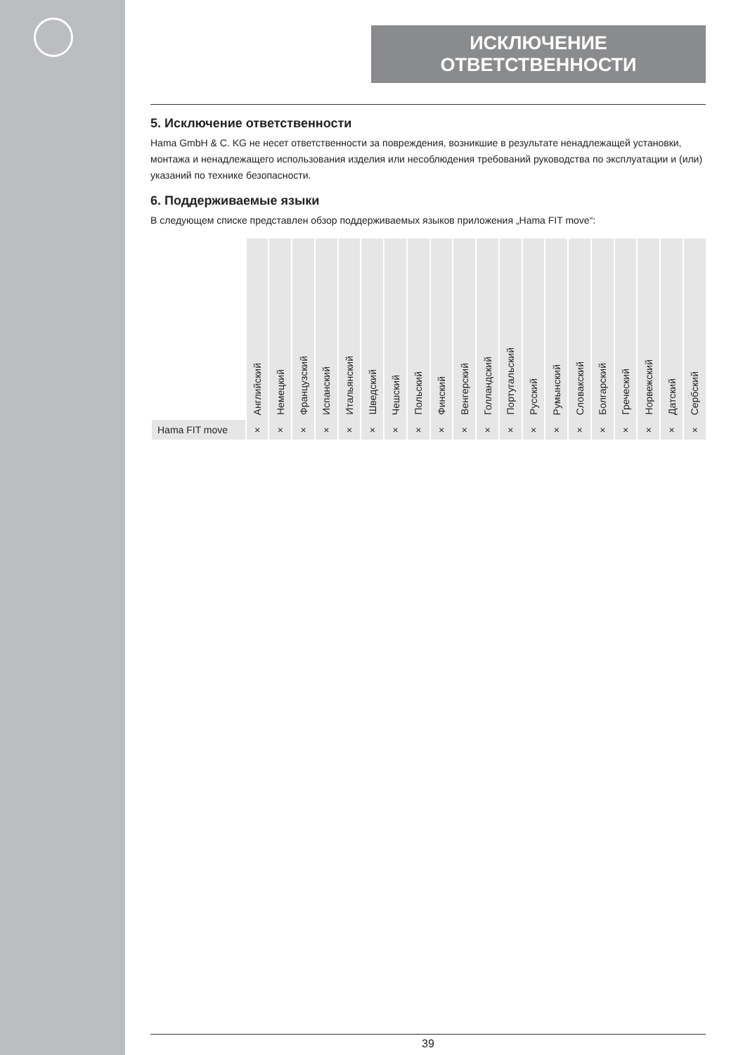ИСКЛЮЧЕНИЕ ОТВЕТСТВЕННОСТИ
5. Исключение ответственности
Hama GmbH & C. KG не несет ответственности за повреждения, возникшие в результате ненадлежащей установки, монтажа и ненадлежащего использования изделия или несоблюдения требований руководства по эксплуатации и (или) указаний по технике безопасности.
6. Поддерживаемые языки
В следующем списке представлен обзор поддерживаемых языков приложения „Hama FIT move“:
| | Английский | Немецкий | Французский | Испанский | Итальянский | Шведский | Чешский | Польский | Финский | Венгерский | Голландский | Португальский | Русский | Румынский | Словакский | Болгарский | Греческий | Норвежский | Датский | Сербский |
| --- | --- | --- | --- | --- | --- | --- | --- | --- | --- | --- | --- | --- | --- | --- | --- | --- | --- | --- | --- | --- |
| Hama FIT move | × | × | × | × | × | × | × | × | × | × | × | × | × | × | × | × | × | × | × | × |
39